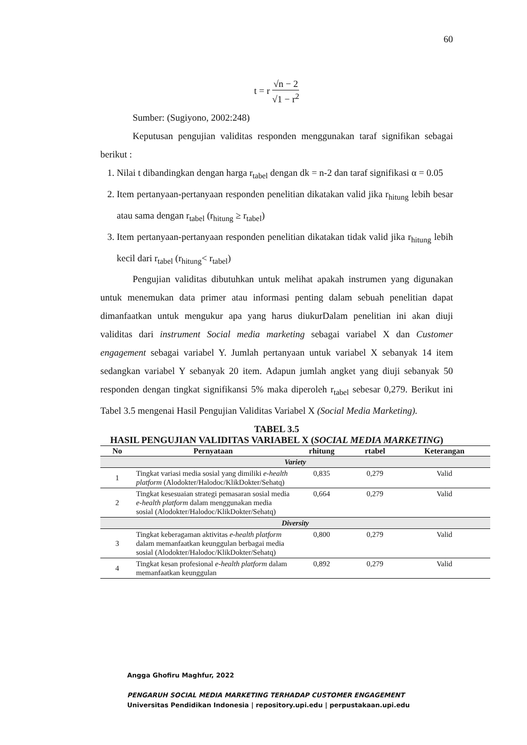60
t = r √n − 2 √1 − r<sup>2</sup>
Sumber: (Sugiyono, 2002:248)
Keputusan pengujian validitas responden menggunakan taraf signifikan sebagai berikut :
1. Nilai t dibandingkan dengan harga r<sub>tabel</sub> dengan dk = n-2 dan taraf signifikasi α = 0.05
2. Item pertanyaan-pertanyaan responden penelitian dikatakan valid jika r<sub>hitung</sub> lebih besar atau sama dengan r<sub>tabel</sub> (r<sub>hitung</sub> ≥ r<sub>tabel</sub>)
3. Item pertanyaan-pertanyaan responden penelitian dikatakan tidak valid jika r<sub>hitung</sub> lebih kecil dari r<sub>tabel</sub> (r<sub>hitung</sub>< r<sub>tabel</sub>)
Pengujian validitas dibutuhkan untuk melihat apakah instrumen yang digunakan untuk menemukan data primer atau informasi penting dalam sebuah penelitian dapat dimanfaatkan untuk mengukur apa yang harus diukurDalam penelitian ini akan diuji validitas dari instrument Social media marketing sebagai variabel X dan Customer engagement sebagai variabel Y. Jumlah pertanyaan untuk variabel X sebanyak 14 item sedangkan variabel Y sebanyak 20 item. Adapun jumlah angket yang diuji sebanyak 50 responden dengan tingkat signifikansi 5% maka diperoleh r<sub>tabel</sub> sebesar 0,279. Berikut ini Tabel 3.5 mengenai Hasil Pengujian Validitas Variabel X (Social Media Marketing).
TABEL 3.5
HASIL PENGUJIAN VALIDITAS VARIABEL X (SOCIAL MEDIA MARKETING)
| No | Pernyataan | rhitung | rtabel | Keterangan |
| --- | --- | --- | --- | --- |
| Variety | | | | |
| 1 | Tingkat variasi media sosial yang dimiliki e-health platform (Alodokter/Halodoc/KlikDokter/Sehatq) | 0,835 | 0,279 | Valid |
| 2 | Tingkat kesesuaian strategi pemasaran sosial media e-health platform dalam menggunakan media sosial (Alodokter/Halodoc/KlikDokter/Sehatq) | 0,664 | 0,279 | Valid |
| Diversity | | | | |
| 3 | Tingkat keberagaman aktivitas e-health platform dalam memanfaatkan keunggulan berbagai media sosial (Alodokter/Halodoc/KlikDokter/Sehatq) | 0,800 | 0,279 | Valid |
| 4 | Tingkat kesan profesional e-health platform dalam memanfaatkan keunggulan | 0,892 | 0,279 | Valid |
Angga Ghofiru Maghfur, 2022
PENGARUH SOCIAL MEDIA MARKETING TERHADAP CUSTOMER ENGAGEMENT
Universitas Pendidikan Indonesia | repository.upi.edu | perpustakaan.upi.edu